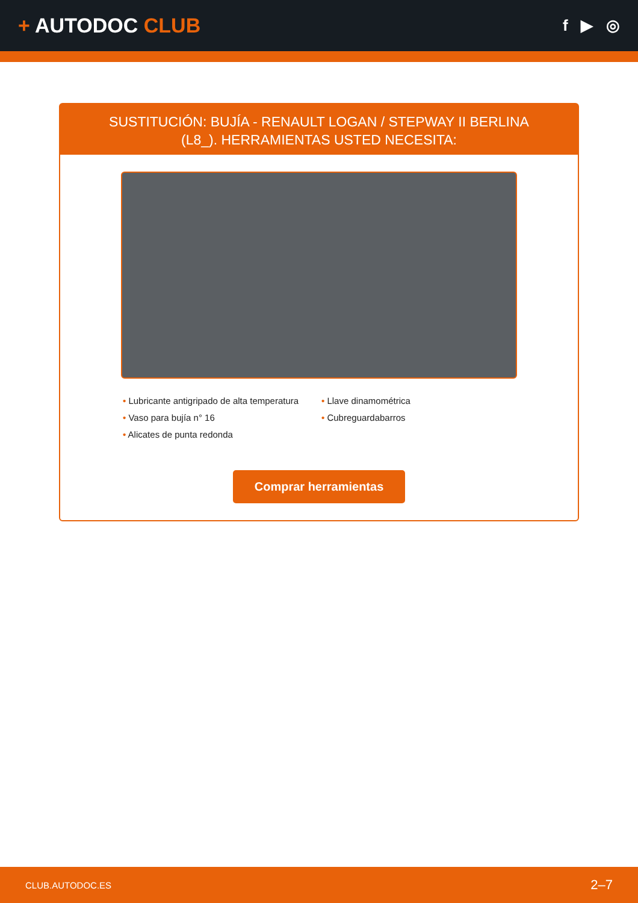+ AUTODOC CLUB
f ▶ ◎
SUSTITUCIÓN: BUJÍA - RENAULT LOGAN / STEPWAY II BERLINA (L8_). HERRAMIENTAS USTED NECESITA:
• Lubricante antigripado de alta temperatura
• Llave dinamométrica
• Vaso para bujía n° 16
• Cubreguardabarros
• Alicates de punta redonda
Comprar herramientas
CLUB.AUTODOC.ES 2–7